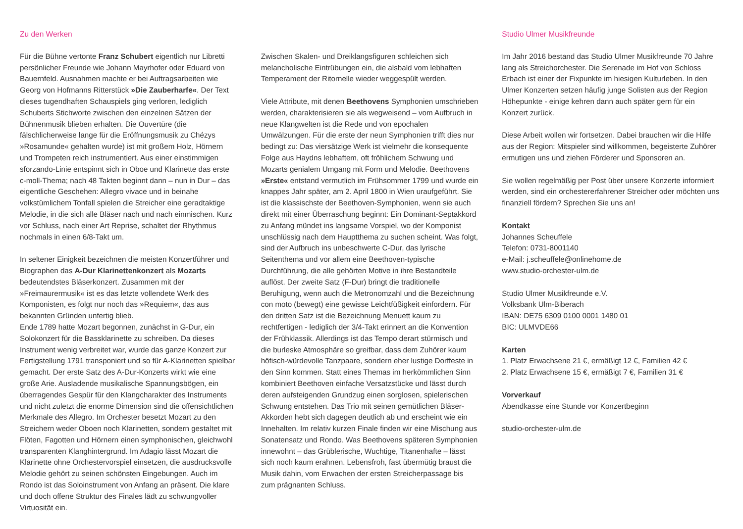Zu den Werken
Für die Bühne vertonte Franz Schubert eigentlich nur Libretti persönlicher Freunde wie Johann Mayrhofer oder Eduard von Bauernfeld. Ausnahmen machte er bei Auftragsarbeiten wie Georg von Hofmanns Ritterstück »Die Zauberharfe«. Der Text dieses tugendhaften Schauspiels ging verloren, lediglich Schuberts Stichworte zwischen den einzelnen Sätzen der Bühnenmusik blieben erhalten. Die Ouvertüre (die fälschlicherweise lange für die Eröffnungsmusik zu Chézys »Rosamunde« gehalten wurde) ist mit großem Holz, Hörnern und Trompeten reich instrumentiert. Aus einer einstimmigen sforzando-Linie entspinnt sich in Oboe und Klarinette das erste c-moll-Thema; nach 48 Takten beginnt dann – nun in Dur – das eigentliche Geschehen: Allegro vivace und in beinahe volkstümlichem Tonfall spielen die Streicher eine geradtaktige Melodie, in die sich alle Bläser nach und nach einmischen. Kurz vor Schluss, nach einer Art Reprise, schaltet der Rhythmus nochmals in einen 6/8-Takt um.
In seltener Einigkeit bezeichnen die meisten Konzertführer und Biographen das A-Dur Klarinettenkonzert als Mozarts bedeutendstes Bläserkonzert. Zusammen mit der »Freimaurermusik« ist es das letzte vollendete Werk des Komponisten, es folgt nur noch das »Requiem«, das aus bekannten Gründen unfertig blieb.
Ende 1789 hatte Mozart begonnen, zunächst in G-Dur, ein Solokonzert für die Bassklarinette zu schreiben. Da dieses Instrument wenig verbreitet war, wurde das ganze Konzert zur Fertigstellung 1791 transponiert und so für A-Klarinetten spielbar gemacht. Der erste Satz des A-Dur-Konzerts wirkt wie eine große Arie. Ausladende musikalische Spannungsbögen, ein überragendes Gespür für den Klangcharakter des Instruments und nicht zuletzt die enorme Dimension sind die offensichtlichen Merkmale des Allegro. Im Orchester besetzt Mozart zu den Streichern weder Oboen noch Klarinetten, sondern gestaltet mit Flöten, Fagotten und Hörnern einen symphonischen, gleichwohl transparenten Klanghintergrund. Im Adagio lässt Mozart die Klarinette ohne Orchestervorspiel einsetzen, die ausdrucksvolle Melodie gehört zu seinen schönsten Eingebungen. Auch im Rondo ist das Soloinstrument von Anfang an präsent. Die klare und doch offene Struktur des Finales lädt zu schwungvoller Virtuosität ein.
Zwischen Skalen- und Dreiklangsfiguren schleichen sich melancholische Eintrübungen ein, die alsbald vom lebhaften Temperament der Ritornelle wieder weggespült werden.
Viele Attribute, mit denen Beethovens Symphonien umschrieben werden, charakterisieren sie als wegweisend – vom Aufbruch in neue Klangwelten ist die Rede und von epochalen Umwälzungen. Für die erste der neun Symphonien trifft dies nur bedingt zu: Das viersätzige Werk ist vielmehr die konsequente Folge aus Haydns lebhaftem, oft fröhlichem Schwung und Mozarts genialem Umgang mit Form und Melodie. Beethovens »Erste« entstand vermutlich im Frühsommer 1799 und wurde ein knappes Jahr später, am 2. April 1800 in Wien uraufgeführt. Sie ist die klassischste der Beethoven-Symphonien, wenn sie auch direkt mit einer Überraschung beginnt: Ein Dominant-Septakkord zu Anfang mündet ins langsame Vorspiel, wo der Komponist unschlüssig nach dem Hauptthema zu suchen scheint. Was folgt, sind der Aufbruch ins unbeschwerte C-Dur, das lyrische Seitenthema und vor allem eine Beethoven-typische Durchführung, die alle gehörten Motive in ihre Bestandteile auflöst. Der zweite Satz (F-Dur) bringt die traditionelle Beruhigung, wenn auch die Metronomzahl und die Bezeichnung con moto (bewegt) eine gewisse Leichtfüßigkeit einfordern. Für den dritten Satz ist die Bezeichnung Menuett kaum zu rechtfertigen - lediglich der 3/4-Takt erinnert an die Konvention der Frühklassik. Allerdings ist das Tempo derart stürmisch und die burleske Atmosphäre so greifbar, dass dem Zuhörer kaum höfisch-würdevolle Tanzpaare, sondern eher lustige Dorffeste in den Sinn kommen. Statt eines Themas im herkömmlichen Sinn kombiniert Beethoven einfache Versatzstücke und lässt durch deren aufsteigenden Grundzug einen sorglosen, spielerischen Schwung entstehen. Das Trio mit seinen gemütlichen Bläser-Akkorden hebt sich dagegen deutlich ab und erscheint wie ein Innehalten. Im relativ kurzen Finale finden wir eine Mischung aus Sonatensatz und Rondo. Was Beethovens späteren Symphonien innewohnt – das Grüblerische, Wuchtige, Titanenhafte – lässt sich noch kaum erahnen. Lebensfroh, fast übermütig braust die Musik dahin, vom Erwachen der ersten Streicherpassage bis zum prägnanten Schluss.
Studio Ulmer Musikfreunde
Im Jahr 2016 bestand das Studio Ulmer Musikfreunde 70 Jahre lang als Streichorchester. Die Serenade im Hof von Schloss Erbach ist einer der Fixpunkte im hiesigen Kulturleben. In den Ulmer Konzerten setzen häufig junge Solisten aus der Region Höhepunkte - einige kehren dann auch später gern für ein Konzert zurück.
Diese Arbeit wollen wir fortsetzen. Dabei brauchen wir die Hilfe aus der Region: Mitspieler sind willkommen, begeisterte Zuhörer ermutigen uns und ziehen Förderer und Sponsoren an.
Sie wollen regelmäßig per Post über unsere Konzerte informiert werden, sind ein orchestererfahrener Streicher oder möchten uns finanziell fördern? Sprechen Sie uns an!
Kontakt
Johannes Scheuffele
Telefon: 0731-8001140
e-Mail: j.scheuffele@onlinehome.de
www.studio-orchester-ulm.de
Studio Ulmer Musikfreunde e.V.
Volksbank Ulm-Biberach
IBAN: DE75 6309 0100 0001 1480 01
BIC: ULMVDE66
Karten
1. Platz Erwachsene 21 €, ermäßigt 12 €, Familien 42 €
2. Platz Erwachsene 15 €, ermäßigt 7 €, Familien 31 €
Vorverkauf
Abendkasse eine Stunde vor Konzertbeginn
studio-orchester-ulm.de